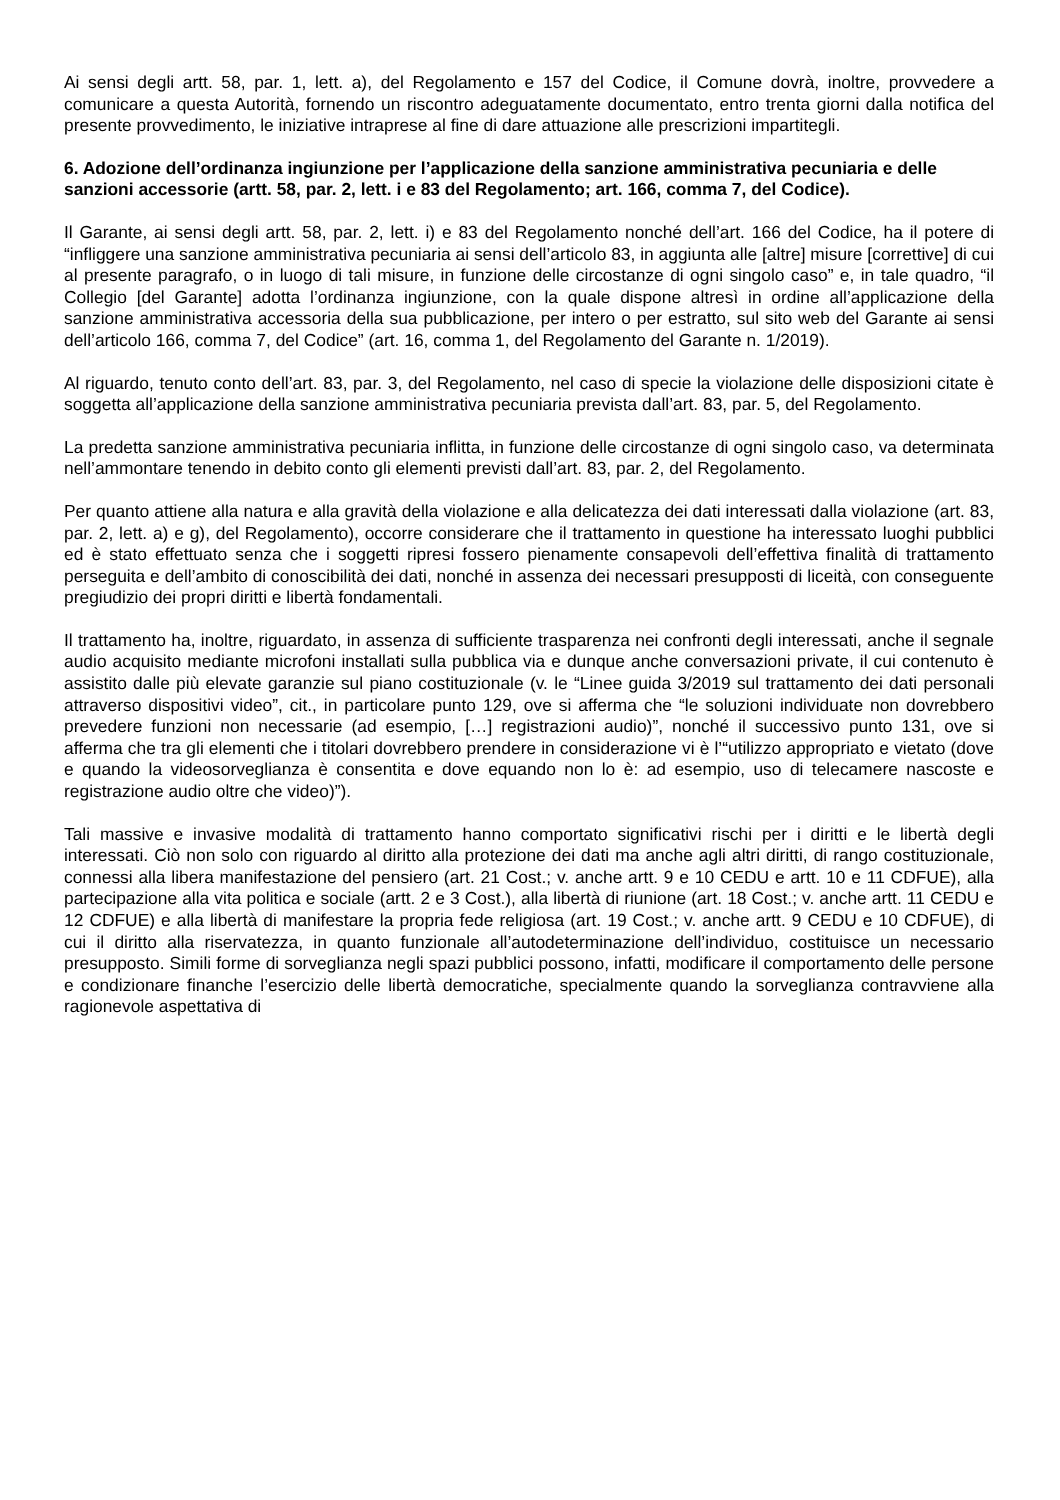Ai sensi degli artt. 58, par. 1, lett. a), del Regolamento e 157 del Codice, il Comune dovrà, inoltre, provvedere a comunicare a questa Autorità, fornendo un riscontro adeguatamente documentato, entro trenta giorni dalla notifica del presente provvedimento, le iniziative intraprese al fine di dare attuazione alle prescrizioni impartitegli.
6. Adozione dell’ordinanza ingiunzione per l’applicazione della sanzione amministrativa pecuniaria e delle sanzioni accessorie (artt. 58, par. 2, lett. i e 83 del Regolamento; art. 166, comma 7, del Codice).
Il Garante, ai sensi degli artt. 58, par. 2, lett. i) e 83 del Regolamento nonché dell’art. 166 del Codice, ha il potere di “infliggere una sanzione amministrativa pecuniaria ai sensi dell’articolo 83, in aggiunta alle [altre] misure [correttive] di cui al presente paragrafo, o in luogo di tali misure, in funzione delle circostanze di ogni singolo caso” e, in tale quadro, “il Collegio [del Garante] adotta l’ordinanza ingiunzione, con la quale dispone altresì in ordine all’applicazione della sanzione amministrativa accessoria della sua pubblicazione, per intero o per estratto, sul sito web del Garante ai sensi dell’articolo 166, comma 7, del Codice” (art. 16, comma 1, del Regolamento del Garante n. 1/2019).
Al riguardo, tenuto conto dell’art. 83, par. 3, del Regolamento, nel caso di specie la violazione delle disposizioni citate è soggetta all’applicazione della sanzione amministrativa pecuniaria prevista dall’art. 83, par. 5, del Regolamento.
La predetta sanzione amministrativa pecuniaria inflitta, in funzione delle circostanze di ogni singolo caso, va determinata nell’ammontare tenendo in debito conto gli elementi previsti dall’art. 83, par. 2, del Regolamento.
Per quanto attiene alla natura e alla gravità della violazione e alla delicatezza dei dati interessati dalla violazione (art. 83, par. 2, lett. a) e g), del Regolamento), occorre considerare che il trattamento in questione ha interessato luoghi pubblici ed è stato effettuato senza che i soggetti ripresi fossero pienamente consapevoli dell’effettiva finalità di trattamento perseguita e dell’ambito di conoscibilità dei dati, nonché in assenza dei necessari presupposti di liceità, con conseguente pregiudizio dei propri diritti e libertà fondamentali.
Il trattamento ha, inoltre, riguardato, in assenza di sufficiente trasparenza nei confronti degli interessati, anche il segnale audio acquisito mediante microfoni installati sulla pubblica via e dunque anche conversazioni private, il cui contenuto è assistito dalle più elevate garanzie sul piano costituzionale (v. le “Linee guida 3/2019 sul trattamento dei dati personali attraverso dispositivi video”, cit., in particolare punto 129, ove si afferma che “le soluzioni individuate non dovrebbero prevedere funzioni non necessarie (ad esempio, […] registrazioni audio)”, nonché il successivo punto 131, ove si afferma che tra gli elementi che i titolari dovrebbero prendere in considerazione vi è l’“utilizzo appropriato e vietato (dove e quando la videosorveglianza è consentita e dove equando non lo è: ad esempio, uso di telecamere nascoste e registrazione audio oltre che video)”).
Tali massive e invasive modalità di trattamento hanno comportato significativi rischi per i diritti e le libertà degli interessati. Ciò non solo con riguardo al diritto alla protezione dei dati ma anche agli altri diritti, di rango costituzionale, connessi alla libera manifestazione del pensiero (art. 21 Cost.; v. anche artt. 9 e 10 CEDU e artt. 10 e 11 CDFUE), alla partecipazione alla vita politica e sociale (artt. 2 e 3 Cost.), alla libertà di riunione (art. 18 Cost.; v. anche artt. 11 CEDU e 12 CDFUE) e alla libertà di manifestare la propria fede religiosa (art. 19 Cost.; v. anche artt. 9 CEDU e 10 CDFUE), di cui il diritto alla riservatezza, in quanto funzionale all’autodeterminazione dell’individuo, costituisce un necessario presupposto. Simili forme di sorveglianza negli spazi pubblici possono, infatti, modificare il comportamento delle persone e condizionare finanche l’esercizio delle libertà democratiche, specialmente quando la sorveglianza contravviene alla ragionevole aspettativa di